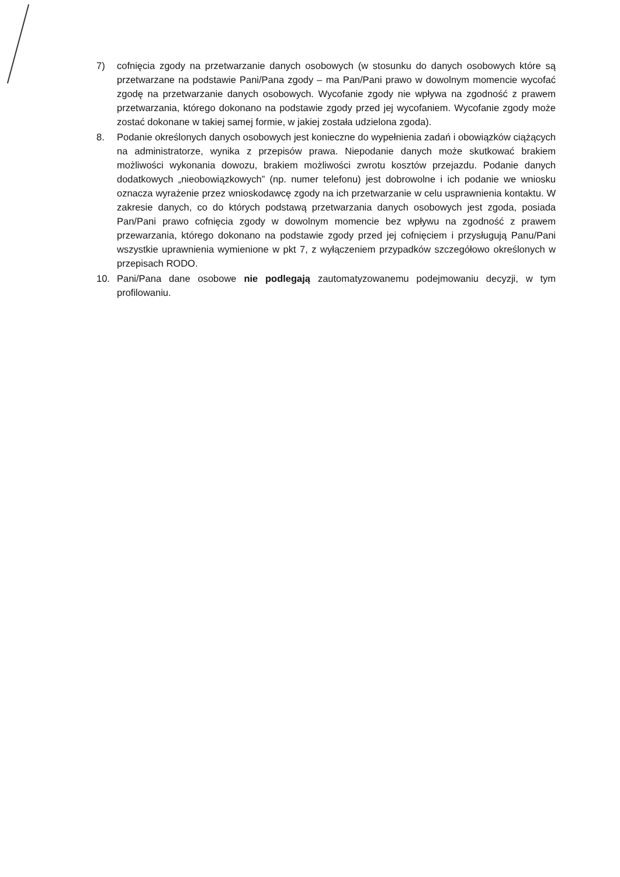7) cofnięcia zgody na przetwarzanie danych osobowych (w stosunku do danych osobowych które są przetwarzane na podstawie Pani/Pana zgody – ma Pan/Pani prawo w dowolnym momencie wycofać zgodę na przetwarzanie danych osobowych. Wycofanie zgody nie wpływa na zgodność z prawem przetwarzania, którego dokonano na podstawie zgody przed jej wycofaniem. Wycofanie zgody może zostać dokonane w takiej samej formie, w jakiej została udzielona zgoda).
8. Podanie określonych danych osobowych jest konieczne do wypełnienia zadań i obowiązków ciążących na administratorze, wynika z przepisów prawa. Niepodanie danych może skutkować brakiem możliwości wykonania dowozu, brakiem możliwości zwrotu kosztów przejazdu. Podanie danych dodatkowych „nieobowiązkowych” (np. numer telefonu) jest dobrowolne i ich podanie we wniosku oznacza wyrażenie przez wnioskodawcę zgody na ich przetwarzanie w celu usprawnienia kontaktu. W zakresie danych, co do których podstawą przetwarzania danych osobowych jest zgoda, posiada Pan/Pani prawo cofnięcia zgody w dowolnym momencie bez wpływu na zgodność z prawem przewarzania, którego dokonano na podstawie zgody przed jej cofnięciem i przysługują Panu/Pani wszystkie uprawnienia wymienione w pkt 7, z wyłączeniem przypadków szczegółowo określonych w przepisach RODO.
10. Pani/Pana dane osobowe nie podlegają zautomatyzowanemu podejmowaniu decyzji, w tym profilowaniu.